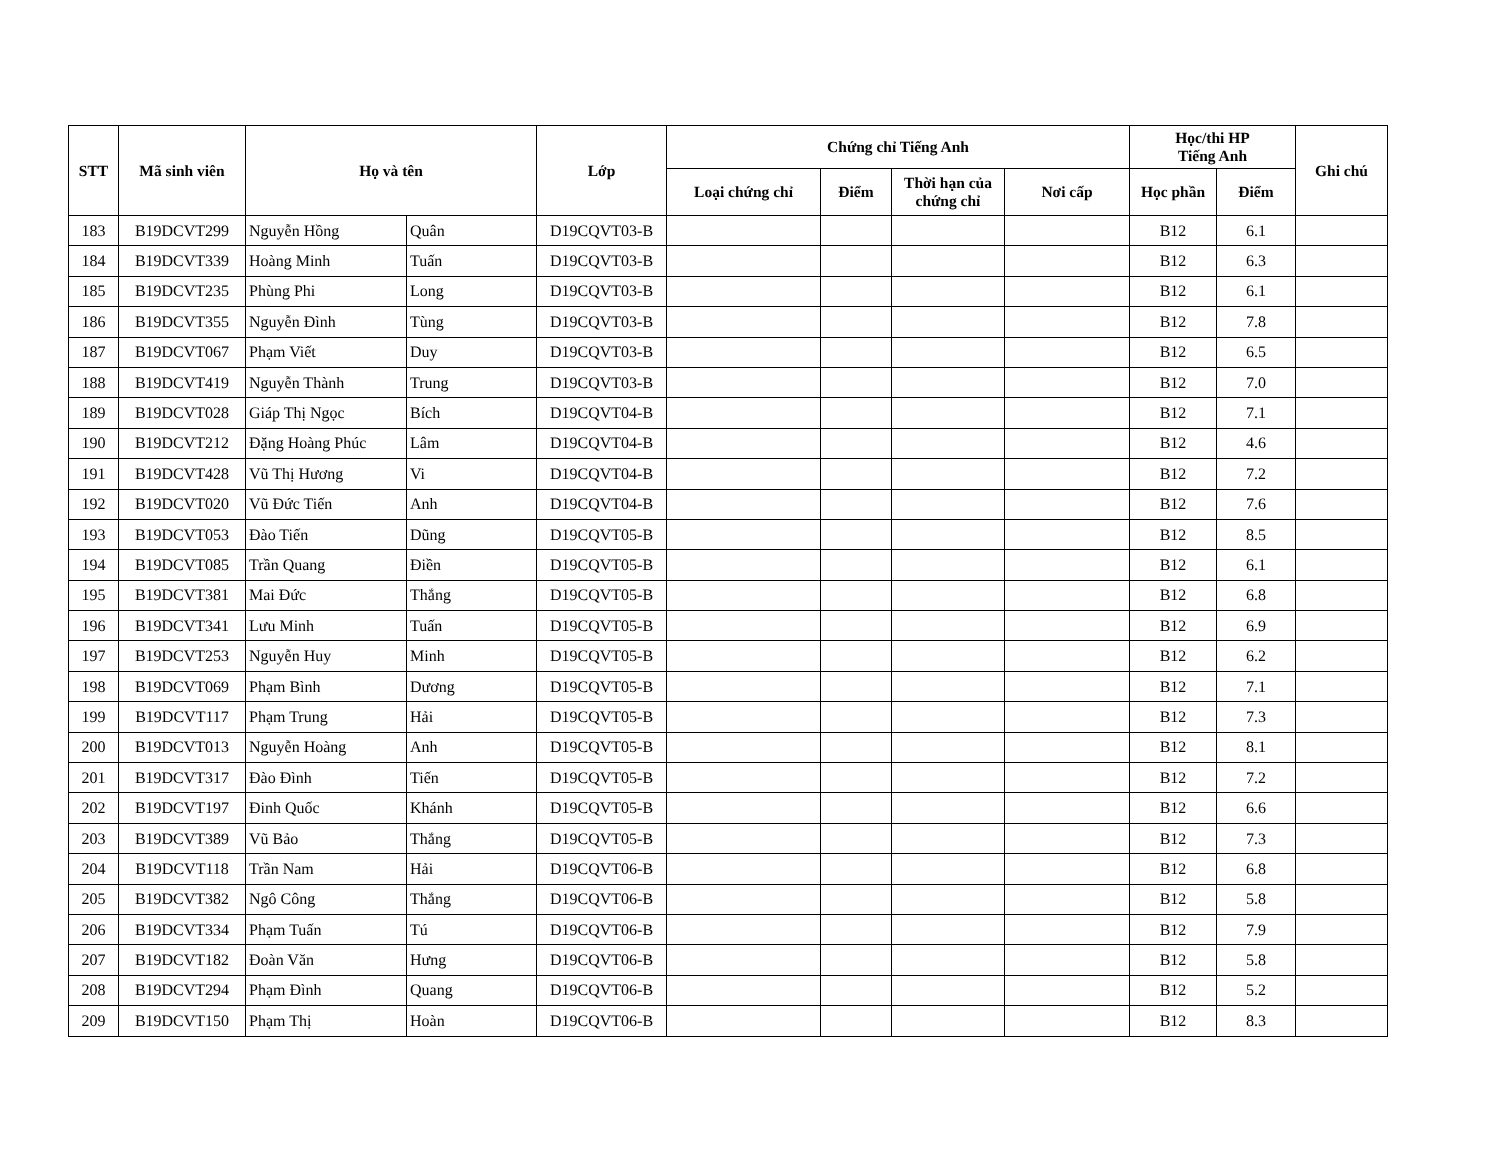| STT | Mã sinh viên | Họ và tên | | Lớp | Chứng chỉ Tiếng Anh | | | | Học/thi HP Tiếng Anh | | Ghi chú |
| --- | --- | --- | --- | --- | --- | --- | --- | --- | --- | --- | --- |
| | | | | | Loại chứng chỉ | Điểm | Thời hạn của chứng chỉ | Nơi cấp | Học phần | Điểm | |
| 183 | B19DCVT299 | Nguyễn Hồng | Quân | D19CQVT03-B | | | | | B12 | 6.1 | |
| 184 | B19DCVT339 | Hoàng Minh | Tuấn | D19CQVT03-B | | | | | B12 | 6.3 | |
| 185 | B19DCVT235 | Phùng Phi | Long | D19CQVT03-B | | | | | B12 | 6.1 | |
| 186 | B19DCVT355 | Nguyễn Đình | Tùng | D19CQVT03-B | | | | | B12 | 7.8 | |
| 187 | B19DCVT067 | Phạm Viết | Duy | D19CQVT03-B | | | | | B12 | 6.5 | |
| 188 | B19DCVT419 | Nguyễn Thành | Trung | D19CQVT03-B | | | | | B12 | 7.0 | |
| 189 | B19DCVT028 | Giáp Thị Ngọc | Bích | D19CQVT04-B | | | | | B12 | 7.1 | |
| 190 | B19DCVT212 | Đặng Hoàng Phúc | Lâm | D19CQVT04-B | | | | | B12 | 4.6 | |
| 191 | B19DCVT428 | Vũ Thị Hương | Vi | D19CQVT04-B | | | | | B12 | 7.2 | |
| 192 | B19DCVT020 | Vũ Đức Tiến | Anh | D19CQVT04-B | | | | | B12 | 7.6 | |
| 193 | B19DCVT053 | Đào Tiến | Dũng | D19CQVT05-B | | | | | B12 | 8.5 | |
| 194 | B19DCVT085 | Trần Quang | Điền | D19CQVT05-B | | | | | B12 | 6.1 | |
| 195 | B19DCVT381 | Mai Đức | Thắng | D19CQVT05-B | | | | | B12 | 6.8 | |
| 196 | B19DCVT341 | Lưu Minh | Tuấn | D19CQVT05-B | | | | | B12 | 6.9 | |
| 197 | B19DCVT253 | Nguyễn Huy | Minh | D19CQVT05-B | | | | | B12 | 6.2 | |
| 198 | B19DCVT069 | Phạm Bình | Dương | D19CQVT05-B | | | | | B12 | 7.1 | |
| 199 | B19DCVT117 | Phạm Trung | Hải | D19CQVT05-B | | | | | B12 | 7.3 | |
| 200 | B19DCVT013 | Nguyễn Hoàng | Anh | D19CQVT05-B | | | | | B12 | 8.1 | |
| 201 | B19DCVT317 | Đào Đình | Tiến | D19CQVT05-B | | | | | B12 | 7.2 | |
| 202 | B19DCVT197 | Đinh Quốc | Khánh | D19CQVT05-B | | | | | B12 | 6.6 | |
| 203 | B19DCVT389 | Vũ Bảo | Thắng | D19CQVT05-B | | | | | B12 | 7.3 | |
| 204 | B19DCVT118 | Trần Nam | Hải | D19CQVT06-B | | | | | B12 | 6.8 | |
| 205 | B19DCVT382 | Ngô Công | Thắng | D19CQVT06-B | | | | | B12 | 5.8 | |
| 206 | B19DCVT334 | Phạm Tuấn | Tú | D19CQVT06-B | | | | | B12 | 7.9 | |
| 207 | B19DCVT182 | Đoàn Văn | Hưng | D19CQVT06-B | | | | | B12 | 5.8 | |
| 208 | B19DCVT294 | Phạm Đình | Quang | D19CQVT06-B | | | | | B12 | 5.2 | |
| 209 | B19DCVT150 | Phạm Thị | Hoàn | D19CQVT06-B | | | | | B12 | 8.3 | |